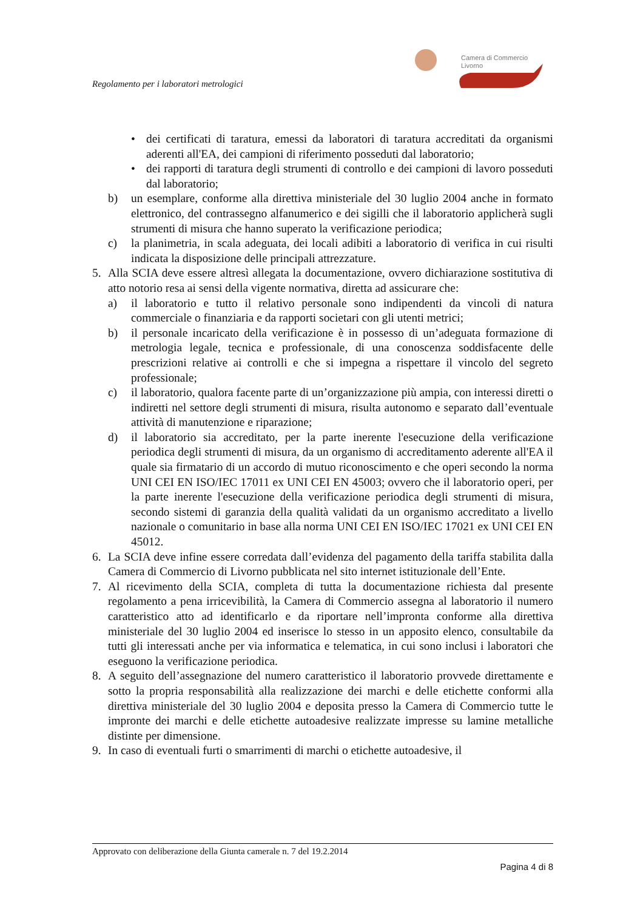Camera di Commercio
Livorno
Regolamento per i laboratori metrologici
• dei certificati di taratura, emessi da laboratori di taratura accreditati da organismi aderenti all'EA, dei campioni di riferimento posseduti dal laboratorio;
• dei rapporti di taratura degli strumenti di controllo e dei campioni di lavoro posseduti dal laboratorio;
b) un esemplare, conforme alla direttiva ministeriale del 30 luglio 2004 anche in formato elettronico, del contrassegno alfanumerico e dei sigilli che il laboratorio applicherà sugli strumenti di misura che hanno superato la verificazione periodica;
c) la planimetria, in scala adeguata, dei locali adibiti a laboratorio di verifica in cui risulti indicata la disposizione delle principali attrezzature.
5. Alla SCIA deve essere altresì allegata la documentazione, ovvero dichiarazione sostitutiva di atto notorio resa ai sensi della vigente normativa, diretta ad assicurare che:
a) il laboratorio e tutto il relativo personale sono indipendenti da vincoli di natura commerciale o finanziaria e da rapporti societari con gli utenti metrici;
b) il personale incaricato della verificazione è in possesso di un’adeguata formazione di metrologia legale, tecnica e professionale, di una conoscenza soddisfacente delle prescrizioni relative ai controlli e che si impegna a rispettare il vincolo del segreto professionale;
c) il laboratorio, qualora facente parte di un’organizzazione più ampia, con interessi diretti o indiretti nel settore degli strumenti di misura, risulta autonomo e separato dall’eventuale attività di manutenzione e riparazione;
d) il laboratorio sia accreditato, per la parte inerente l'esecuzione della verificazione periodica degli strumenti di misura, da un organismo di accreditamento aderente all'EA il quale sia firmatario di un accordo di mutuo riconoscimento e che operi secondo la norma UNI CEI EN ISO/IEC 17011 ex UNI CEI EN 45003; ovvero che il laboratorio operi, per la parte inerente l'esecuzione della verificazione periodica degli strumenti di misura, secondo sistemi di garanzia della qualità validati da un organismo accreditato a livello nazionale o comunitario in base alla norma UNI CEI EN ISO/IEC 17021 ex UNI CEI EN 45012.
6. La SCIA deve infine essere corredata dall’evidenza del pagamento della tariffa stabilita dalla Camera di Commercio di Livorno pubblicata nel sito internet istituzionale dell’Ente.
7. Al ricevimento della SCIA, completa di tutta la documentazione richiesta dal presente regolamento a pena irricevibilità, la Camera di Commercio assegna al laboratorio il numero caratteristico atto ad identificarlo e da riportare nell’impronta conforme alla direttiva ministeriale del 30 luglio 2004 ed inserisce lo stesso in un apposito elenco, consultabile da tutti gli interessati anche per via informatica e telematica, in cui sono inclusi i laboratori che eseguono la verificazione periodica.
8. A seguito dell’assegnazione del numero caratteristico il laboratorio provvede direttamente e sotto la propria responsabilità alla realizzazione dei marchi e delle etichette conformi alla direttiva ministeriale del 30 luglio 2004 e deposita presso la Camera di Commercio tutte le impronte dei marchi e delle etichette autoadesive realizzate impresse su lamine metalliche distinte per dimensione.
9. In caso di eventuali furti o smarrimenti di marchi o etichette autoadesive, il
Approvato con deliberazione della Giunta camerale n. 7 del 19.2.2014
Pagina 4 di 8